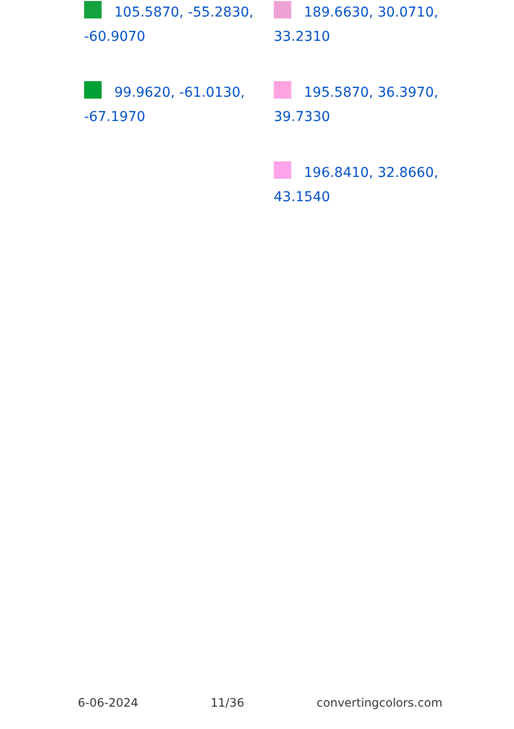105.5870, -55.2830, -60.9070
99.9620, -61.0130, -67.1970
189.6630, 30.0710, 33.2310
195.5870, 36.3970, 39.7330
196.8410, 32.8660, 43.1540
6-06-2024 11/36 convertingcolors.com